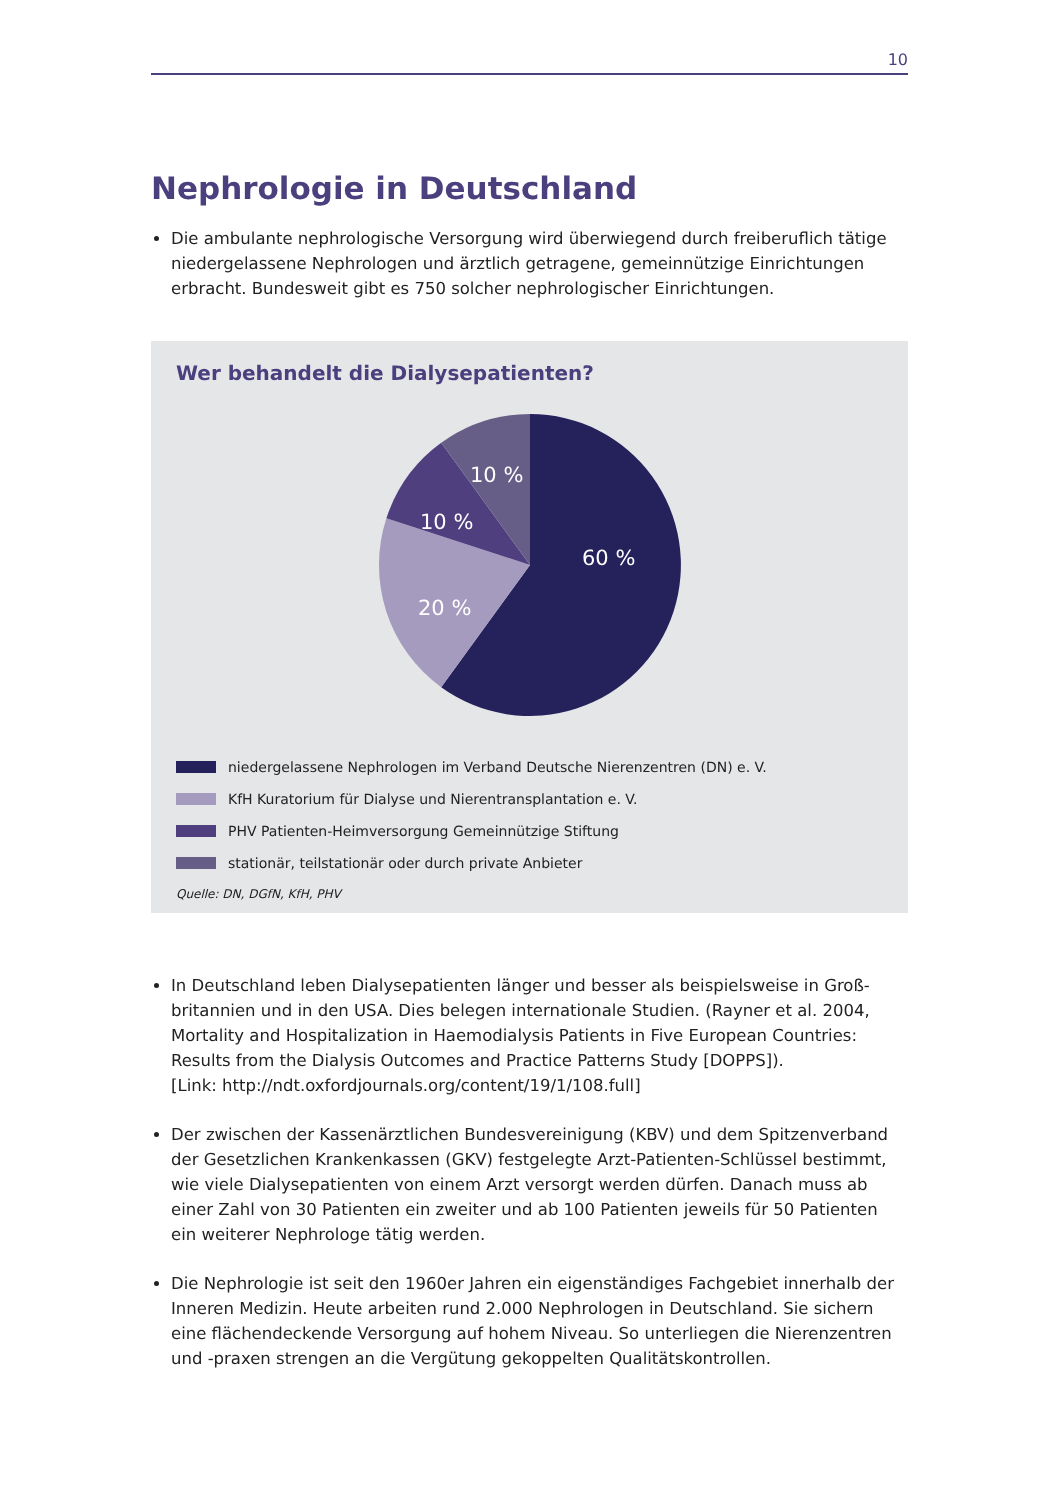10
Nephrologie in Deutschland
Die ambulante nephrologische Versorgung wird überwiegend durch freiberuflich tätige niedergelassene Nephrologen und ärztlich getragene, gemeinnützige Einrichtungen erbracht. Bundesweit gibt es 750 solcher nephrologischer Einrichtungen.
Wer behandelt die Dialysepatienten?
60 %
20 %
10 %
10 %
niedergelassene Nephrologen im Verband Deutsche Nierenzentren (DN) e. V.
KfH Kuratorium für Dialyse und Nierentransplantation e. V.
PHV Patienten-Heimversorgung Gemeinnützige Stiftung
stationär, teilstationär oder durch private Anbieter
Quelle: DN, DGfN, KfH, PHV
In Deutschland leben Dialysepatienten länger und besser als beispielsweise in Groß­britannien und in den USA. Dies belegen internationale Studien. (Rayner et al. 2004, Mortality and Hospitalization in Haemodialysis Patients in Five European Countries: Results from the Dialysis Outcomes and Practice Patterns Study [DOPPS]).
[Link: http://ndt.oxfordjournals.org/content/19/1/108.full]
Der zwischen der Kassenärztlichen Bundesvereinigung (KBV) und dem Spitzenverband der Gesetzlichen Krankenkassen (GKV) festgelegte Arzt-Patienten-Schlüssel bestimmt, wie viele Dialysepatienten von einem Arzt versorgt werden dürfen. Danach muss ab einer Zahl von 30 Patienten ein zweiter und ab 100 Patienten jeweils für 50 Patienten ein weiterer Nephrologe tätig werden.
Die Nephrologie ist seit den 1960er Jahren ein eigenständiges Fachgebiet innerhalb der Inneren Medizin. Heute arbeiten rund 2.000 Nephrologen in Deutschland. Sie sichern eine flächendeckende Versorgung auf hohem Niveau. So unterliegen die Nierenzentren und -praxen strengen an die Vergütung gekoppelten Qualitätskontrollen.